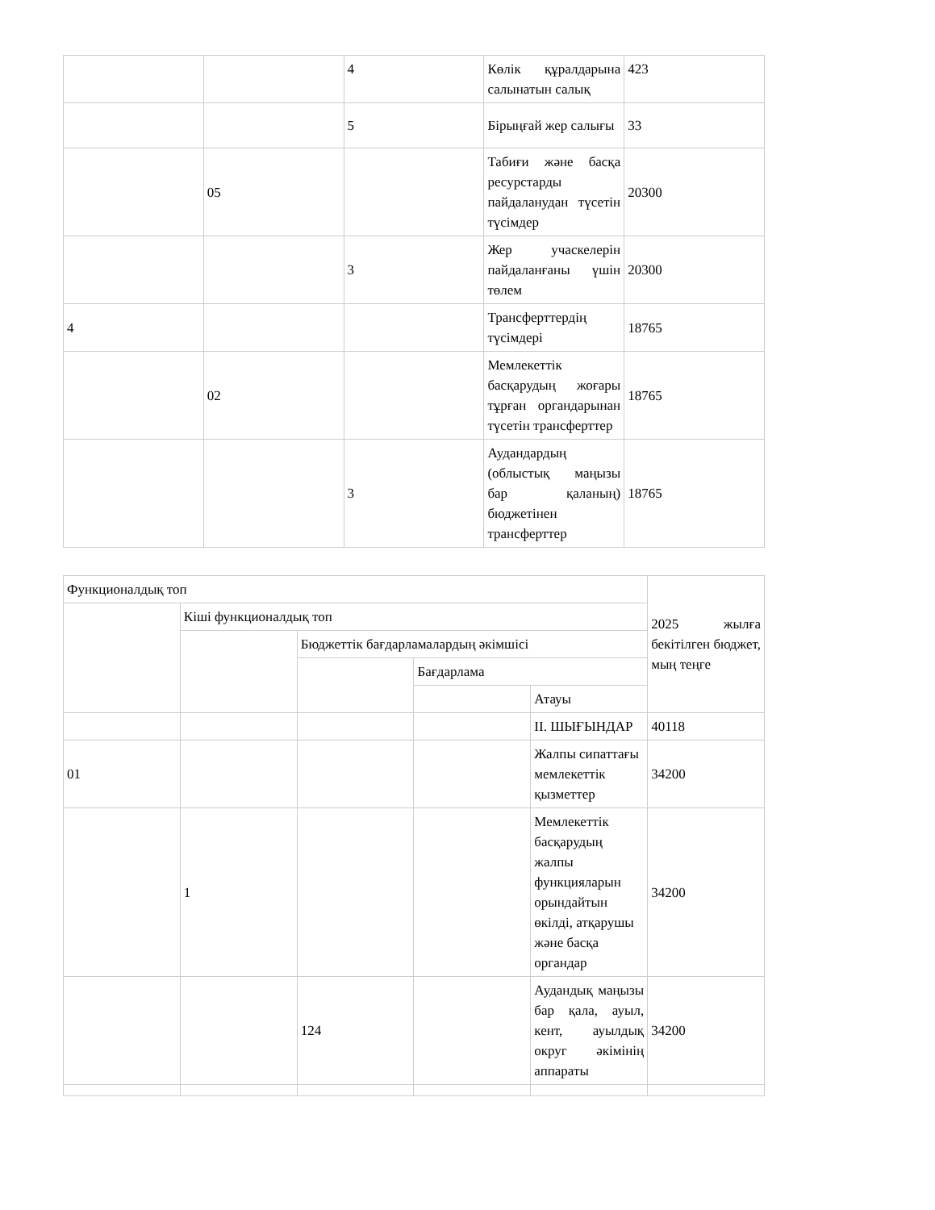| | | 4 | Көлік құралдарына салынатын салық | 423 |
| | | 5 | Бірыңғай жер салығы | 33 |
| | 05 | | Табиғи және басқа ресурстарды пайдаланудан түсетін түсімдер | 20300 |
| | | 3 | Жер учаскелерін пайдаланғаны үшін төлем | 20300 |
| 4 | | | Трансферттердің түсімдері | 18765 |
| | 02 | | Мемлекеттік басқарудың жоғары тұрған органдарынан түсетін трансферттер | 18765 |
| | | 3 | Аудандардың (облыстық маңызы бар қаланың) бюджетінен трансферттер | 18765 |
| Функционалдық топ | | | | | 2025 жылға бекітілген бюджет, мың теңге |
| --- | --- | --- | --- | --- | --- |
| | Кіші функционалдық топ | | | | |
| | | Бюджеттік бағдарламалардың әкімшісі | | | |
| | | | Бағдарлама | | |
| | | | | Атауы | |
| | | | | ІІ. ШЫҒЫНДАР | 40118 |
| 01 | | | | Жалпы сипаттағы мемлекеттік қызметтер | 34200 |
| | 1 | | | Мемлекеттік басқарудың жалпы функцияларын орындайтын өкілді, атқарушы және басқа органдар | 34200 |
| | | 124 | | Аудандық маңызы бар қала, ауыл, кент, ауылдық округ әкімінің аппараты | 34200 |